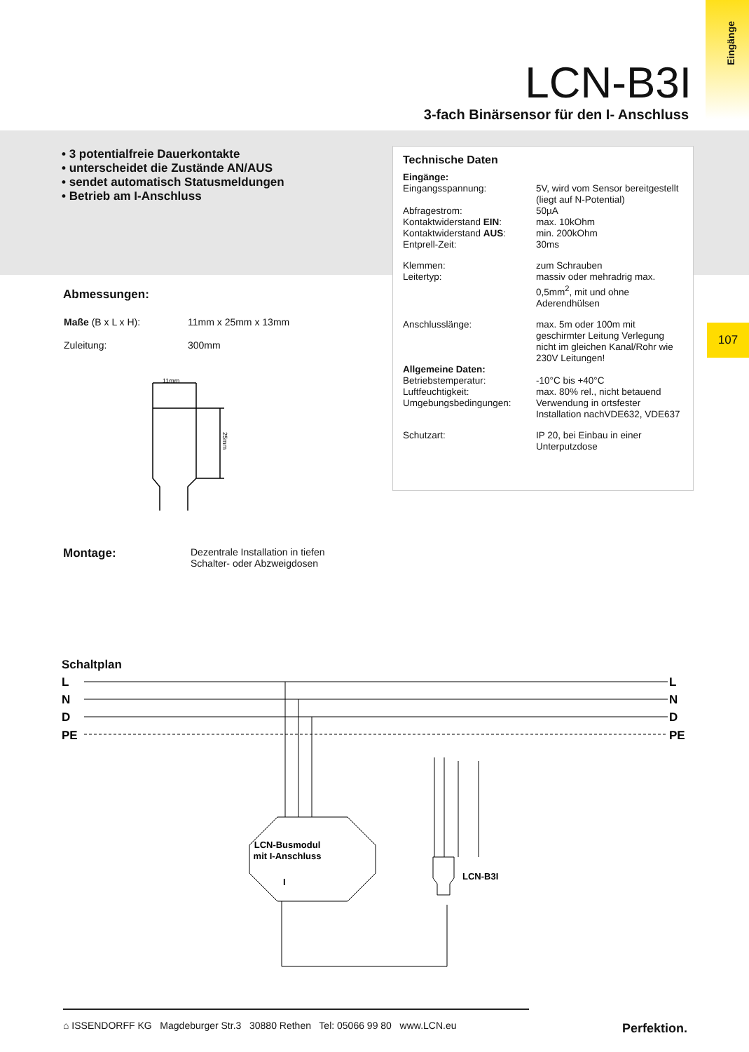Eingänge
107
LCN-B3I
3-fach Binärsensor für den I- Anschluss
• 3 potentialfreie Dauerkontakte
• unterscheidet die Zustände AN/AUS
• sendet automatisch Statusmeldungen
• Betrieb am I-Anschluss
Technische Daten
| Eingänge: | |
| Eingangsspannung: | 5V, wird vom Sensor bereitgestellt (liegt auf N-Potential) |
| Abfragestrom: | 50µA |
| Kontaktwiderstand EIN : | max. 10kOhm |
| Kontaktwiderstand AUS : | min. 200kOhm |
| Entprell-Zeit: | 30ms |
| Klemmen: | zum Schrauben |
| Leitertyp: | massiv oder mehradrig max. 0,5mm<sup>2</sup>, mit und ohne Aderendhülsen |
| Anschlusslänge: | max. 5m oder 100m mit geschirmter Leitung Verlegung nicht im gleichen Kanal/Rohr wie 230V Leitungen! |
| Allgemeine Daten: | |
| Betriebstemperatur: | -10°C bis +40°C |
| Luftfeuchtigkeit: | max. 80% rel., nicht betauend |
| Umgebungsbedingungen: | Verwendung in ortsfester Installation nachVDE632, VDE637 |
| Schutzart: | IP 20, bei Einbau in einer Unterputzdose |
Abmessungen:
| Maße (B x L x H): | 11mm x 25mm x 13mm |
| Zuleitung: | 300mm |
11mm
25mm
| Montage: | Dezentrale Installation in tiefen Schalter- oder Abzweigdosen |
Schaltplan
L
N
D
PE
L
N
D
PE
LCN-Busmodul
mit I-Anschluss
I
LCN-B3I
⌂ ISSENDORFF KG Magdeburger Str.3 30880 Rethen Tel: 05066 99 80 www.LCN.eu
Perfektion.